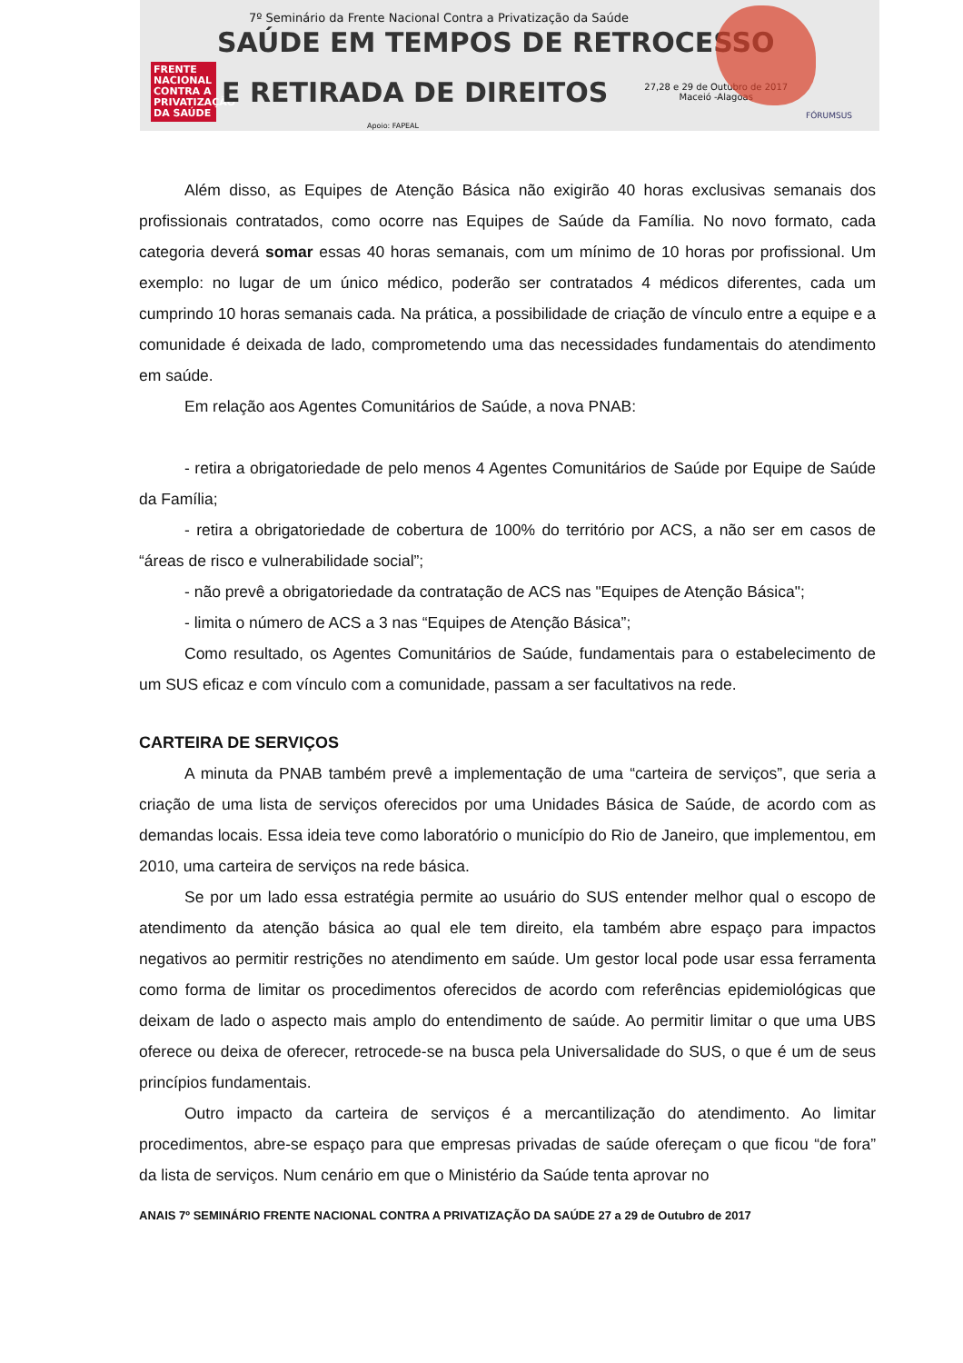7º Seminário da Frente Nacional Contra a Privatização da Saúde
SAÚDE EM TEMPOS DE RETROCESSO
FRENTE NACIONAL CONTRA A PRIVATIZAÇÃO DA SAÚDE
E RETIRADA DE DIREITOS
27,28 e 29 de Outubro de 2017
Maceió -Alagoas
Apoio: FAPEAL
FÓRUMSUS
Além disso, as Equipes de Atenção Básica não exigirão 40 horas exclusivas semanais dos profissionais contratados, como ocorre nas Equipes de Saúde da Família. No novo formato, cada categoria deverá somar essas 40 horas semanais, com um mínimo de 10 horas por profissional. Um exemplo: no lugar de um único médico, poderão ser contratados 4 médicos diferentes, cada um cumprindo 10 horas semanais cada. Na prática, a possibilidade de criação de vínculo entre a equipe e a comunidade é deixada de lado, comprometendo uma das necessidades fundamentais do atendimento em saúde.
Em relação aos Agentes Comunitários de Saúde, a nova PNAB:
- retira a obrigatoriedade de pelo menos 4 Agentes Comunitários de Saúde por Equipe de Saúde da Família;
- retira a obrigatoriedade de cobertura de 100% do território por ACS, a não ser em casos de “áreas de risco e vulnerabilidade social”;
- não prevê a obrigatoriedade da contratação de ACS nas "Equipes de Atenção Básica";
- limita o número de ACS a 3 nas “Equipes de Atenção Básica”;
Como resultado, os Agentes Comunitários de Saúde, fundamentais para o estabelecimento de um SUS eficaz e com vínculo com a comunidade, passam a ser facultativos na rede.
CARTEIRA DE SERVIÇOS
A minuta da PNAB também prevê a implementação de uma “carteira de serviços”, que seria a criação de uma lista de serviços oferecidos por uma Unidades Básica de Saúde, de acordo com as demandas locais. Essa ideia teve como laboratório o município do Rio de Janeiro, que implementou, em 2010, uma carteira de serviços na rede básica.
Se por um lado essa estratégia permite ao usuário do SUS entender melhor qual o escopo de atendimento da atenção básica ao qual ele tem direito, ela também abre espaço para impactos negativos ao permitir restrições no atendimento em saúde. Um gestor local pode usar essa ferramenta como forma de limitar os procedimentos oferecidos de acordo com referências epidemiológicas que deixam de lado o aspecto mais amplo do entendimento de saúde. Ao permitir limitar o que uma UBS oferece ou deixa de oferecer, retrocede-se na busca pela Universalidade do SUS, o que é um de seus princípios fundamentais.
Outro impacto da carteira de serviços é a mercantilização do atendimento. Ao limitar procedimentos, abre-se espaço para que empresas privadas de saúde ofereçam o que ficou “de fora” da lista de serviços. Num cenário em que o Ministério da Saúde tenta aprovar no
ANAIS 7º SEMINÁRIO FRENTE NACIONAL CONTRA A PRIVATIZAÇÃO DA SAÚDE 27 a 29 de Outubro de 2017